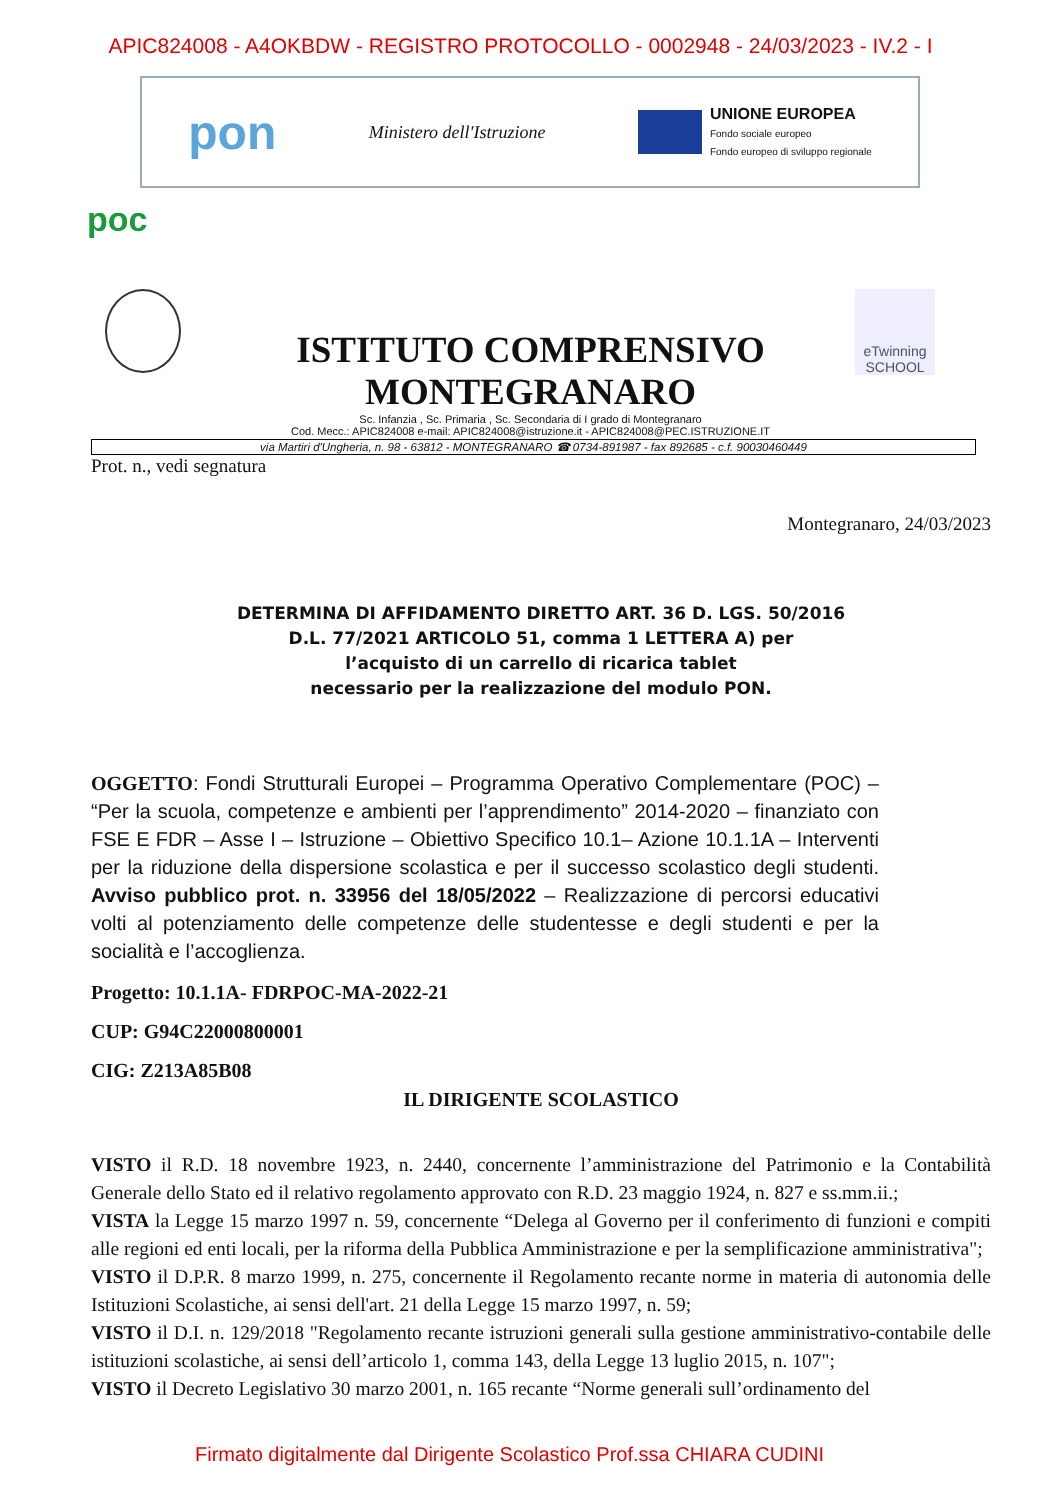APIC824008 - A4OKBDW - REGISTRO PROTOCOLLO - 0002948 - 24/03/2023 - IV.2 - I
pon Ministero dell'Istruzione
UNIONE EUROPEA
Fondo sociale europeo
Fondo europeo di sviluppo regionale
poc
eTwinning SCHOOL
ISTITUTO COMPRENSIVO
MONTEGRANARO
Sc. Infanzia , Sc. Primaria , Sc. Secondaria di I grado di Montegranaro
Cod. Mecc.: APIC824008 e-mail: APIC824008@istruzione.it - APIC824008@PEC.ISTRUZIONE.IT
via Martiri d'Ungheria, n. 98 - 63812 - MONTEGRANARO ☎ 0734-891987 - fax 892685 - c.f. 90030460449
Prot. n., vedi segnatura
Montegranaro, 24/03/2023
DETERMINA DI AFFIDAMENTO DIRETTO ART. 36 D. LGS. 50/2016
D.L. 77/2021 ARTICOLO 51, comma 1 LETTERA A) per
l’acquisto di un carrello di ricarica tablet
necessario per la realizzazione del modulo PON.
OGGETTO: Fondi Strutturali Europei – Programma Operativo Complementare (POC) – “Per la scuola, competenze e ambienti per l’apprendimento” 2014-2020 – finanziato con FSE E FDR – Asse I – Istruzione – Obiettivo Specifico 10.1– Azione 10.1.1A – Interventi per la riduzione della dispersione scolastica e per il successo scolastico degli studenti. Avviso pubblico prot. n. 33956 del 18/05/2022 – Realizzazione di percorsi educativi volti al potenziamento delle competenze delle studentesse e degli studenti e per la socialità e l’accoglienza.
Progetto: 10.1.1A- FDRPOC-MA-2022-21
CUP: G94C22000800001
CIG: Z213A85B08
IL DIRIGENTE SCOLASTICO
VISTO il R.D. 18 novembre 1923, n. 2440, concernente l’amministrazione del Patrimonio e la Contabilità Generale dello Stato ed il relativo regolamento approvato con R.D. 23 maggio 1924, n. 827 e ss.mm.ii.;
VISTA la Legge 15 marzo 1997 n. 59, concernente “Delega al Governo per il conferimento di funzioni e compiti alle regioni ed enti locali, per la riforma della Pubblica Amministrazione e per la semplificazione amministrativa";
VISTO il D.P.R. 8 marzo 1999, n. 275, concernente il Regolamento recante norme in materia di autonomia delle Istituzioni Scolastiche, ai sensi dell'art. 21 della Legge 15 marzo 1997, n. 59;
VISTO il D.I. n. 129/2018 "Regolamento recante istruzioni generali sulla gestione amministrativo-contabile delle istituzioni scolastiche, ai sensi dell’articolo 1, comma 143, della Legge 13 luglio 2015, n. 107";
VISTO il Decreto Legislativo 30 marzo 2001, n. 165 recante “Norme generali sull’ordinamento del
Firmato digitalmente dal Dirigente Scolastico Prof.ssa CHIARA CUDINI